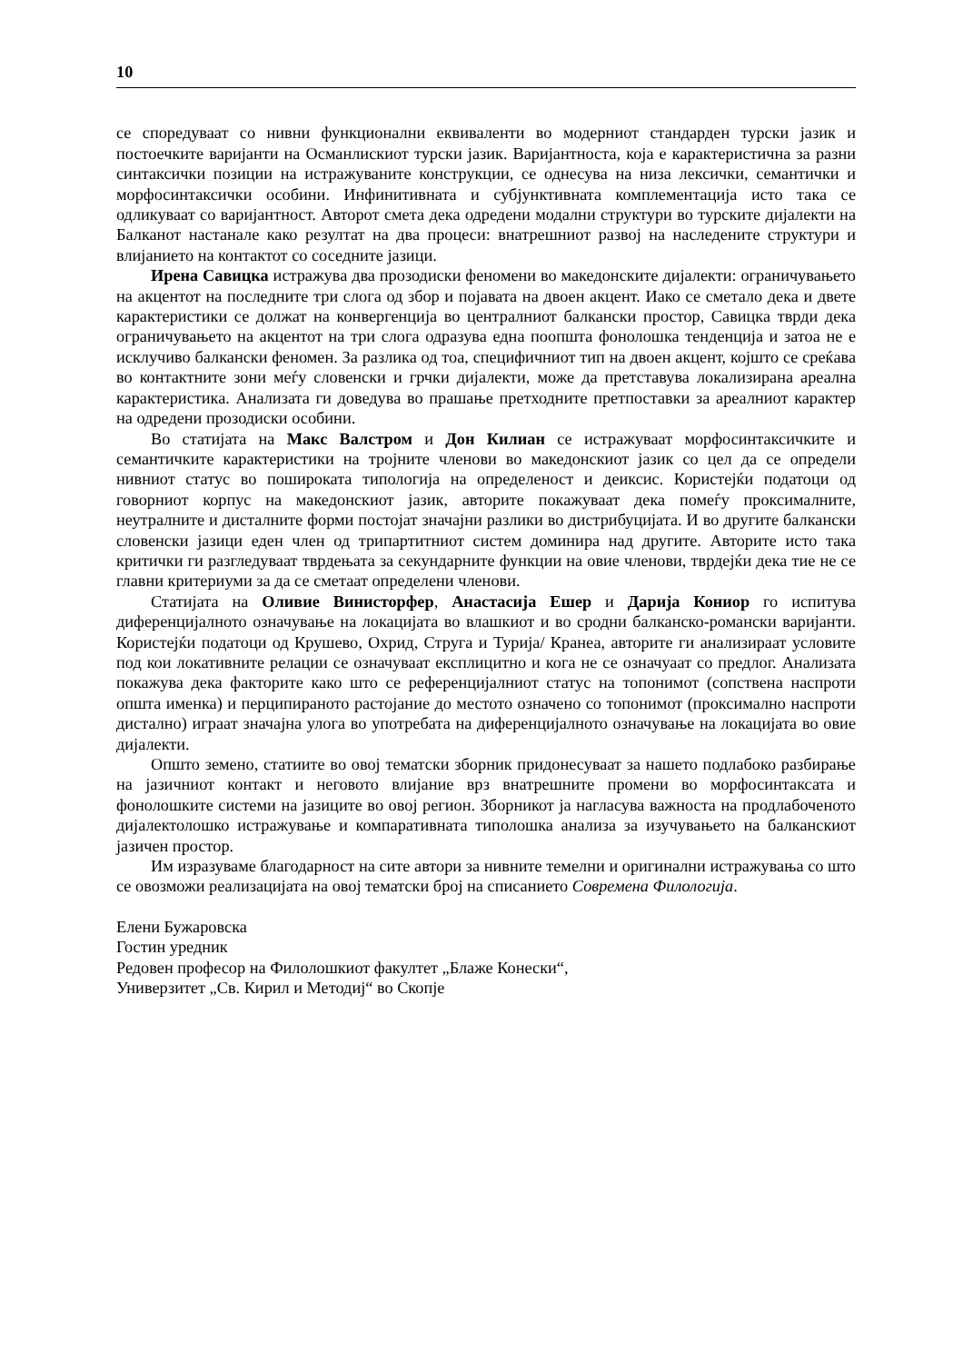10
се споредуваат со нивни функционални еквиваленти во модерниот стандарден турски јазик и постоечките варијанти на Османлискиот турски јазик. Варијантноста, која е карактеристична за разни синтаксички позиции на истражуваните конструкции, се однесува на низа лексички, семантички и морфосинтаксички особини. Инфинитивната и субјунктивната комплементација исто така се одликуваат со варијантност. Авторот смета дека одредени модални структури во турските дијалекти на Балканот настанале како резултат на два процеси: внатрешниот развој на наследените структури и влијанието на контактот со соседните јазици.
Ирена Савицка истражува два прозодиски феномени во македонските дијалекти: ограничувањето на акцентот на последните три слога од збор и појавата на двоен акцент. Иако се сметало дека и двете карактеристики се должат на конвергенција во централниот балкански простор, Савицка тврди дека ограничувањето на акцентот на три слога одразува една поопшта фонолошка тенденција и затоа не е исклучиво балкански феномен. За разлика од тоа, специфичниот тип на двоен акцент, којшто се среќава во контактните зони меѓу словенски и грчки дијалекти, може да претставува локализирана ареална карактеристика. Анализата ги доведува во прашање претходните претпоставки за ареалниот карактер на одредени прозодиски особини.
Во статијата на Макс Валстром и Дон Килиан се истражуваат морфосинтаксичките и семантичките карактеристики на тројните членови во македонскиот јазик со цел да се определи нивниот статус во поширокатa типологија на определеност и деиксис. Користејќи податоци од говорниот корпус на македонскиот јазик, авторите покажуваат дека помеѓу проксималните, неутралните и дисталните форми постојат значајни разлики во дистрибуцијата. И во другите балкански словенски јазици еден член од трипартитниот систем доминира над другите. Авторите исто така критички ги разгледуваат тврдењата за секундарните функции на овие членови, тврдејќи дека тие не се главни критериуми за да се сметаат определени членови.
Статијата на Оливие Винисторфер, Анастасија Ешер и Дарија Кониор го испитува диференцијалното означување на локацијата во влашкиот и во сродни балканско-романски варијанти. Користејќи податоци од Крушево, Охрид, Струга и Турија/ Кранеа, авторите ги анализираат условите под кои локативните релации се означуваат експлицитно и кога не се означуаат со предлог. Анализата покажува дека факторите како што се референцијалниот статус на топонимот (сопствена наспроти општа именка) и перципираното растојание до местото означено со топонимот (проксимално наспроти дистално) играат значајна улога во употребата на диференцијалното означување на локацијата во овие дијалекти.
Општо земено, статиите во овој тематски зборник придонесуваат за нашето подлабоко разбирање на јазичниот контакт и неговото влијание врз внатрешните промени во морфосинтаксата и фонолошките системи на јазиците во овој регион. Зборникот ја нагласува важноста на продлабоченото дијалектолошко истражување и компаративната типолошка анализа за изучувањето на балканскиот јазичен простор.
Им изразуваме благодарност на сите автори за нивните темелни и оригинални истражувања со што се овозможи реализацијата на овој тематски број на списанието Современа Филологија.
Елени Бужаровска
Гостин уредник
Редовен професор на Филолошкиот факултет „Блаже Конески“,
Универзитет „Св. Кирил и Методиј“ во Скопје